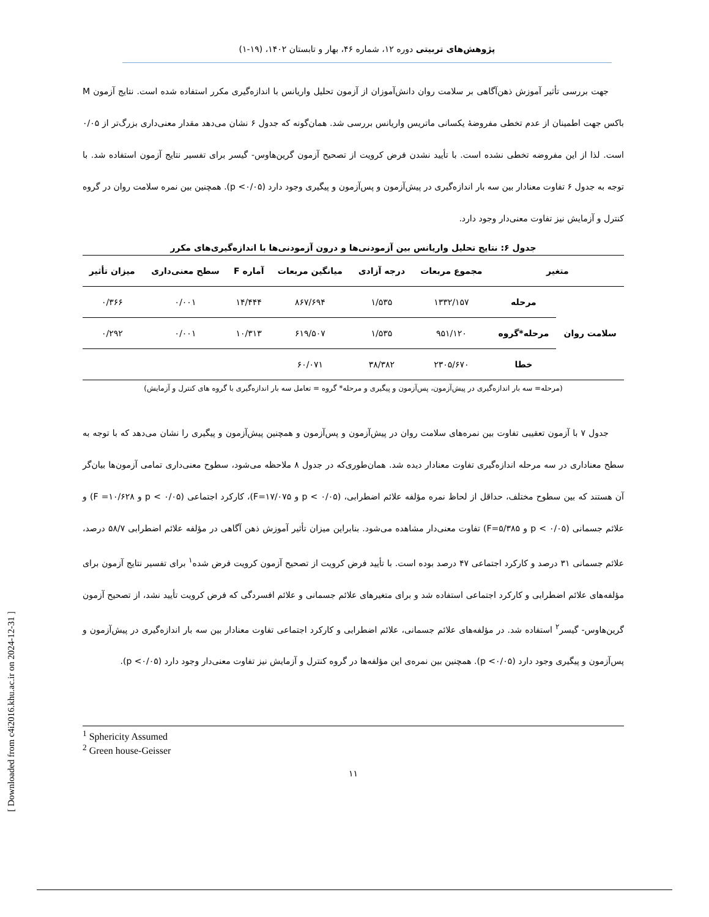پژوهش‌های تربیتی دوره ۱۲، شماره ۴۶، بهار و تابستان ۱۴۰۲، (۱۹-۱)
جهت بررسی تأثیر آموزش ذهن‌آگاهی بر سلامت روان دانش‌آموزان از آزمون تحلیل واریانس با اندازه‌گیری مکرر استفاده شده است. نتایج آزمون M باکس جهت اطمینان از عدم تخطی مفروضهٔ یکسانی ماتریس واریانس بررسی شد. همان‌گونه که جدول ۶ نشان می‌دهد مقدار معنی‌داری بزرگ‌تر از ۰/۰۵ است. لذا از این مفروضه تخطی نشده است. با تأیید نشدن فرض کرویت از تصحیح آزمون گرین‌هاوس- گیسر برای تفسیر نتایج آزمون استفاده شد. با توجه به جدول ۶ تفاوت معنادار بین سه بار اندازه‌گیری در پیش‌آزمون و پس‌آزمون و پیگیری وجود دارد (p <۰/۰۵). همچنین بین نمره سلامت روان در گروه کنترل و آزمایش نیز تفاوت معنی‌دار وجود دارد.
جدول ۶: نتایج تحلیل واریانس بین آزمودنی‌ها و درون آزمودنی‌ها با اندازه‌گیری‌های مکرر
| متغیر | | مجموع مربعات | درجه آزادی | میانگین مربعات | آماره F | سطح معنی‌داری | میزان تأثیر |
| --- | --- | --- | --- | --- | --- | --- | --- |
| سلامت روان | مرحله | ۱۳۳۲/۱۵۷ | ۱/۵۳۵ | ۸۶۷/۶۹۴ | ۱۴/۴۴۴ | ۰/۰۰۱ | ۰/۳۶۶ |
| | مرحله*گروه | ۹۵۱/۱۲۰ | ۱/۵۳۵ | ۶۱۹/۵۰۷ | ۱۰/۳۱۳ | ۰/۰۰۱ | ۰/۲۹۲ |
| | خطا | ۲۳۰۵/۶۷۰ | ۳۸/۳۸۲ | ۶۰/۰۷۱ | | | |
(مرحله= سه بار اندازه‌گیری در پیش‌آزمون، پس‌آزمون و پیگیری و مرحله* گروه = تعامل سه بار اندازه‌گیری با گروه های کنترل و آزمایش)
جدول ۷ با آزمون تعقیبی تفاوت بین نمره‌های سلامت روان در پیش‌آزمون و پس‌آزمون و همچنین پیش‌آزمون و پیگیری را نشان می‌دهد که با توجه به سطح معناداری در سه مرحله اندازه‌گیری تفاوت معنادار دیده شد. همان‌طوری‌که در جدول ۸ ملاحظه می‌شود، سطوح معنی‌داری تمامی آزمون‌ها بیان‌گر آن هستند که بین سطوح مختلف، حداقل از لحاظ نمره مؤلفه علائم اضطرابی، (p < ۰/۰۵ و F=۱۷/۰۷۵)، کارکرد اجتماعی (p < ۰/۰۵ و F =۱۰/۶۲۸) و علائم جسمانی (p < ۰/۰۵ و F=۵/۳۸۵) تفاوت معنی‌دار مشاهده می‌شود. بنابراین میزان تأثیر آموزش ذهن آگاهی در مؤلفه علائم اضطرابی ۵۸/۷ درصد، علائم جسمانی ۳۱ درصد و کارکرد اجتماعی ۴۷ درصد بوده است. با تأیید فرض کرویت از تصحیح آزمون کرویت فرض شده<sup>۱</sup> برای تفسیر نتایج آزمون برای مؤلفه‌های علائم اضطرابی و کارکرد اجتماعی استفاده شد و برای متغیرهای علائم جسمانی و علائم افسردگی که فرض کرویت تأیید نشد، از تصحیح آزمون گرین‌هاوس- گیسر<sup>۲</sup> استفاده شد. در مؤلفه‌های علائم جسمانی، علائم اضطرابی و کارکرد اجتماعی تفاوت معنادار بین سه بار اندازه‌گیری در پیش‌آزمون و پس‌آزمون و پیگیری وجود دارد (p <۰/۰۵). همچنین بین نمره‌ی این مؤلفه‌ها در گروه کنترل و آزمایش نیز تفاوت معنی‌دار وجود دارد (p <۰/۰۵).
<sup>1</sup> Sphericity Assumed
<sup>2</sup> Green house-Geisser
۱۱
[ Downloaded from c4i2016.khu.ac.ir on 2024-12-31 ]